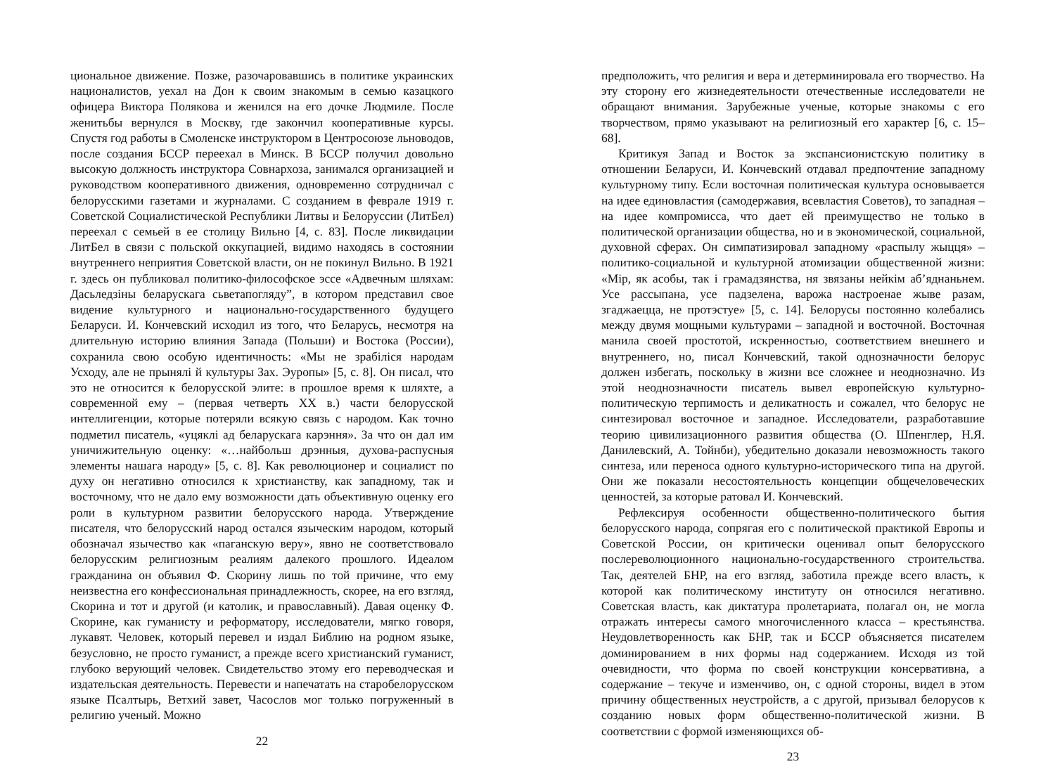циональное движение. Позже, разочаровавшись в политике украинских националистов, уехал на Дон к своим знакомым в семью казацкого офицера Виктора Полякова и женился на его дочке Людмиле. После женитьбы вернулся в Москву, где закончил кооперативные курсы. Спустя год работы в Смоленске инструктором в Центросоюзе льноводов, после создания БССР переехал в Минск. В БССР получил довольно высокую должность инструктора Совнархоза, занимался организацией и руководством кооперативного движения, одновременно сотрудничал с белорусскими газетами и журналами. С созданием в феврале 1919 г. Советской Социалистической Республики Литвы и Белоруссии (ЛитБел) переехал с семьей в ее столицу Вильно [4, с. 83]. После ликвидации ЛитБел в связи с польской оккупацией, видимо находясь в состоянии внутреннего неприятия Советской власти, он не покинул Вильно. В 1921 г. здесь он публиковал политико-философское эссе «Адвечным шляхам: Дасьледзіны беларускага сьветапогляду”, в котором представил свое видение культурного и национально-государственного будущего Беларуси. И. Кончевский исходил из того, что Беларусь, несмотря на длительную историю влияния Запада (Польши) и Востока (России), сохранила свою особую идентичность: «Мы не зрабіліся народам Усходу, але не прынялі й культуры Зах. Эуропы» [5, с. 8]. Он писал, что это не относится к белорусской элите: в прошлое время к шляхте, а современной ему – (первая четверть XX в.) части белорусской интеллигенции, которые потеряли всякую связь с народом. Как точно подметил писатель, «уцяклі ад беларускага карэння». За что он дал им уничижительную оценку: «…найбольш дрэнныя, духова-распусныя элементы нашага народу» [5, с. 8]. Как революционер и социалист по духу он негативно относился к христианству, как западному, так и восточному, что не дало ему возможности дать объективную оценку его роли в культурном развитии белорусского народа. Утверждение писателя, что белорусский народ остался языческим народом, который обозначал язычество как «паганскую веру», явно не соответствовало белорусским религиозным реалиям далекого прошлого. Идеалом гражданина он объявил Ф. Скорину лишь по той причине, что ему неизвестна его конфессиональная принадлежность, скорее, на его взгляд, Скорина и тот и другой (и католик, и православный). Давая оценку Ф. Скорине, как гуманисту и реформатору, исследователи, мягко говоря, лукавят. Человек, который перевел и издал Библию на родном языке, безусловно, не просто гуманист, а прежде всего христианский гуманист, глубоко верующий человек. Свидетельство этому его переводческая и издательская деятельность. Перевести и напечатать на старобелорусском языке Псалтырь, Ветхий завет, Часослов мог только погруженный в религию ученый. Можно
22
предположить, что религия и вера и детерминировала его творчество. На эту сторону его жизнедеятельности отечественные исследователи не обращают внимания. Зарубежные ученые, которые знакомы с его творчеством, прямо указывают на религиозный его характер [6, с. 15–68].
Критикуя Запад и Восток за экспансионистскую политику в отношении Беларуси, И. Кончевский отдавал предпочтение западному культурному типу. Если восточная политическая культура основывается на идее единовластия (самодержавия, всевластия Советов), то западная – на идее компромисса, что дает ей преимущество не только в политической организации общества, но и в экономической, социальной, духовной сферах. Он симпатизировал западному «распылу жыцця» – политико-социальной и культурной атомизации общественной жизни: «Мір, як асобы, так і грамадзянства, ня звязаны нейкім аб’яднаньнем. Усе рассыпана, усе падзелена, варожа настроенае жыве разам, згаджаецца, не протэстуе» [5, с. 14]. Белорусы постоянно колебались между двумя мощными культурами – западной и восточной. Восточная манила своей простотой, искренностью, соответствием внешнего и внутреннего, но, писал Кончевский, такой однозначности белорус должен избегать, поскольку в жизни все сложнее и неоднозначно. Из этой неоднозначности писатель вывел европейскую культурно-политическую терпимость и деликатность и сожалел, что белорус не синтезировал восточное и западное. Исследователи, разработавшие теорию цивилизационного развития общества (О. Шпенглер, Н.Я. Данилевский, А. Тойнби), убедительно доказали невозможность такого синтеза, или переноса одного культурно-исторического типа на другой. Они же показали несостоятельность концепции общечеловеческих ценностей, за которые ратовал И. Кончевский.
Рефлексируя особенности общественно-политического бытия белорусского народа, сопрягая его с политической практикой Европы и Советской России, он критически оценивал опыт белорусского послереволюционного национально-государственного строительства. Так, деятелей БНР, на его взгляд, заботила прежде всего власть, к которой как политическому институту он относился негативно. Советская власть, как диктатура пролетариата, полагал он, не могла отражать интересы самого многочисленного класса – крестьянства. Неудовлетворенность как БНР, так и БССР объясняется писателем доминированием в них формы над содержанием. Исходя из той очевидности, что форма по своей конструкции консервативна, а содержание – текуче и изменчиво, он, с одной стороны, видел в этом причину общественных неустройств, а с другой, призывал белорусов к созданию новых форм общественно-политической жизни. В соответствии с формой изменяющихся об-
23